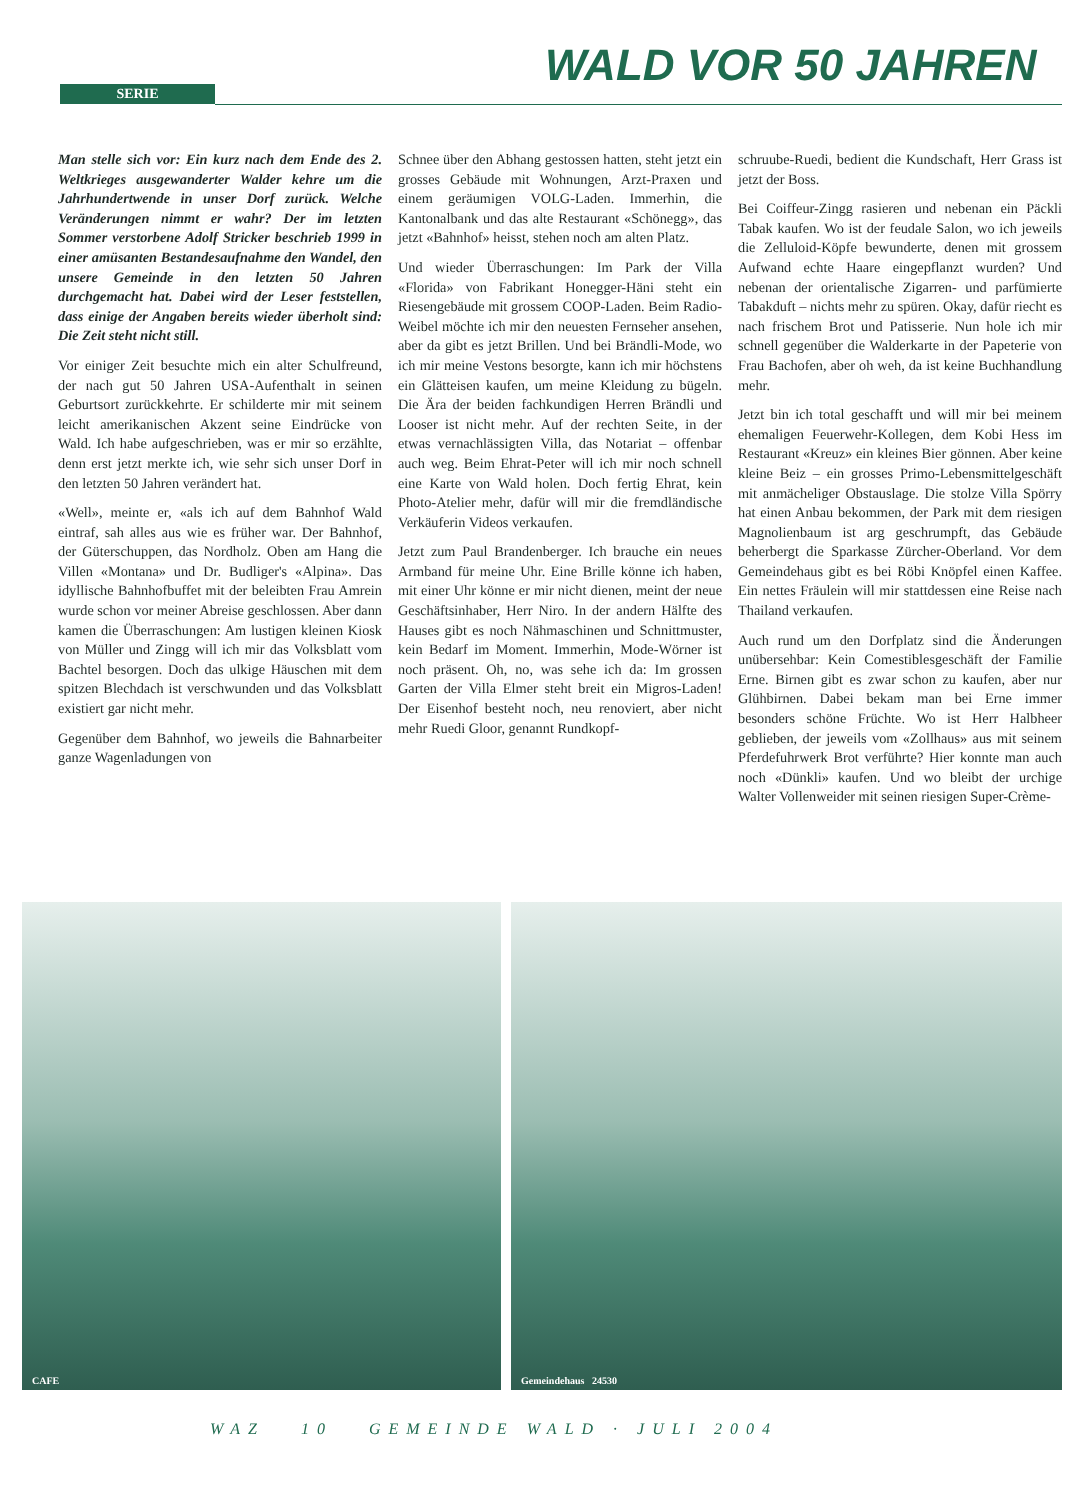SERIE WALD VOR 50 JAHREN
Man stelle sich vor: Ein kurz nach dem Ende des 2. Weltkrieges ausgewanderter Walder kehre um die Jahrhundertwende in unser Dorf zurück. Welche Veränderungen nimmt er wahr? Der im letzten Sommer verstorbene Adolf Stricker beschrieb 1999 in einer amüsanten Bestandesaufnahme den Wandel, den unsere Gemeinde in den letzten 50 Jahren durchgemacht hat. Dabei wird der Leser feststellen, dass einige der Angaben bereits wieder überholt sind: Die Zeit steht nicht still.
Vor einiger Zeit besuchte mich ein alter Schulfreund, der nach gut 50 Jahren USA-Aufenthalt in seinen Geburtsort zurückkehrte. Er schilderte mir mit seinem leicht amerikanischen Akzent seine Eindrücke von Wald. Ich habe aufgeschrieben, was er mir so erzählte, denn erst jetzt merkte ich, wie sehr sich unser Dorf in den letzten 50 Jahren verändert hat.
«Well», meinte er, «als ich auf dem Bahnhof Wald eintraf, sah alles aus wie es früher war. Der Bahnhof, der Güterschuppen, das Nordholz. Oben am Hang die Villen «Montana» und Dr. Budliger's «Alpina». Das idyllische Bahnhofbuffet mit der beleibten Frau Amrein wurde schon vor meiner Abreise geschlossen. Aber dann kamen die Überraschungen: Am lustigen kleinen Kiosk von Müller und Zingg will ich mir das Volksblatt vom Bachtel besorgen. Doch das ulkige Häuschen mit dem spitzen Blechdach ist verschwunden und das Volksblatt existiert gar nicht mehr.
Gegenüber dem Bahnhof, wo jeweils die Bahnarbeiter ganze Wagenladungen von
Schnee über den Abhang gestossen hatten, steht jetzt ein grosses Gebäude mit Wohnungen, Arzt-Praxen und einem geräumigen VOLG-Laden. Immerhin, die Kantonalbank und das alte Restaurant «Schönegg», das jetzt «Bahnhof» heisst, stehen noch am alten Platz.
Und wieder Überraschungen: Im Park der Villa «Florida» von Fabrikant Honegger-Häni steht ein Riesengebäude mit grossem COOP-Laden. Beim Radio-Weibel möchte ich mir den neuesten Fernseher ansehen, aber da gibt es jetzt Brillen. Und bei Brändli-Mode, wo ich mir meine Vestons besorgte, kann ich mir höchstens ein Glätteisen kaufen, um meine Kleidung zu bügeln. Die Ära der beiden fachkundigen Herren Brändli und Looser ist nicht mehr. Auf der rechten Seite, in der etwas vernachlässigten Villa, das Notariat – offenbar auch weg. Beim Ehrat-Peter will ich mir noch schnell eine Karte von Wald holen. Doch fertig Ehrat, kein Photo-Atelier mehr, dafür will mir die fremdländische Verkäuferin Videos verkaufen.
Jetzt zum Paul Brandenberger. Ich brauche ein neues Armband für meine Uhr. Eine Brille könne ich haben, mit einer Uhr könne er mir nicht dienen, meint der neue Geschäftsinhaber, Herr Niro. In der andern Hälfte des Hauses gibt es noch Nähmaschinen und Schnittmuster, kein Bedarf im Moment. Immerhin, Mode-Wörner ist noch präsent. Oh, no, was sehe ich da: Im grossen Garten der Villa Elmer steht breit ein Migros-Laden! Der Eisenhof besteht noch, neu renoviert, aber nicht mehr Ruedi Gloor, genannt Rundkopf-
schruube-Ruedi, bedient die Kundschaft, Herr Grass ist jetzt der Boss.
Bei Coiffeur-Zingg rasieren und nebenan ein Päckli Tabak kaufen. Wo ist der feudale Salon, wo ich jeweils die Zelluloid-Köpfe bewunderte, denen mit grossem Aufwand echte Haare eingepflanzt wurden? Und nebenan der orientalische Zigarren- und parfümierte Tabakduft – nichts mehr zu spüren. Okay, dafür riecht es nach frischem Brot und Patisserie. Nun hole ich mir schnell gegenüber die Walderkarte in der Papeterie von Frau Bachofen, aber oh weh, da ist keine Buchhandlung mehr.
Jetzt bin ich total geschafft und will mir bei meinem ehemaligen Feuerwehr-Kollegen, dem Kobi Hess im Restaurant «Kreuz» ein kleines Bier gönnen. Aber keine kleine Beiz – ein grosses Primo-Lebensmittelgeschäft mit anmächeliger Obstauslage. Die stolze Villa Spörry hat einen Anbau bekommen, der Park mit dem riesigen Magnolienbaum ist arg geschrumpft, das Gebäude beherbergt die Sparkasse Zürcher-Oberland. Vor dem Gemeindehaus gibt es bei Röbi Knöpfel einen Kaffee. Ein nettes Fräulein will mir stattdessen eine Reise nach Thailand verkaufen.
Auch rund um den Dorfplatz sind die Änderungen unübersehbar: Kein Comestiblesgeschäft der Familie Erne. Birnen gibt es zwar schon zu kaufen, aber nur Glühbirnen. Dabei bekam man bei Erne immer besonders schöne Früchte. Wo ist Herr Halbheer geblieben, der jeweils vom «Zollhaus» aus mit seinem Pferdefuhrwerk Brot verführte? Hier konnte man auch noch «Dünkli» kaufen. Und wo bleibt der urchige Walter Vollenweider mit seinen riesigen Super-Crème-
CAFE
Gemeindehaus 24530
WAZ 10 GEMEINDE WALD · JULI 2004